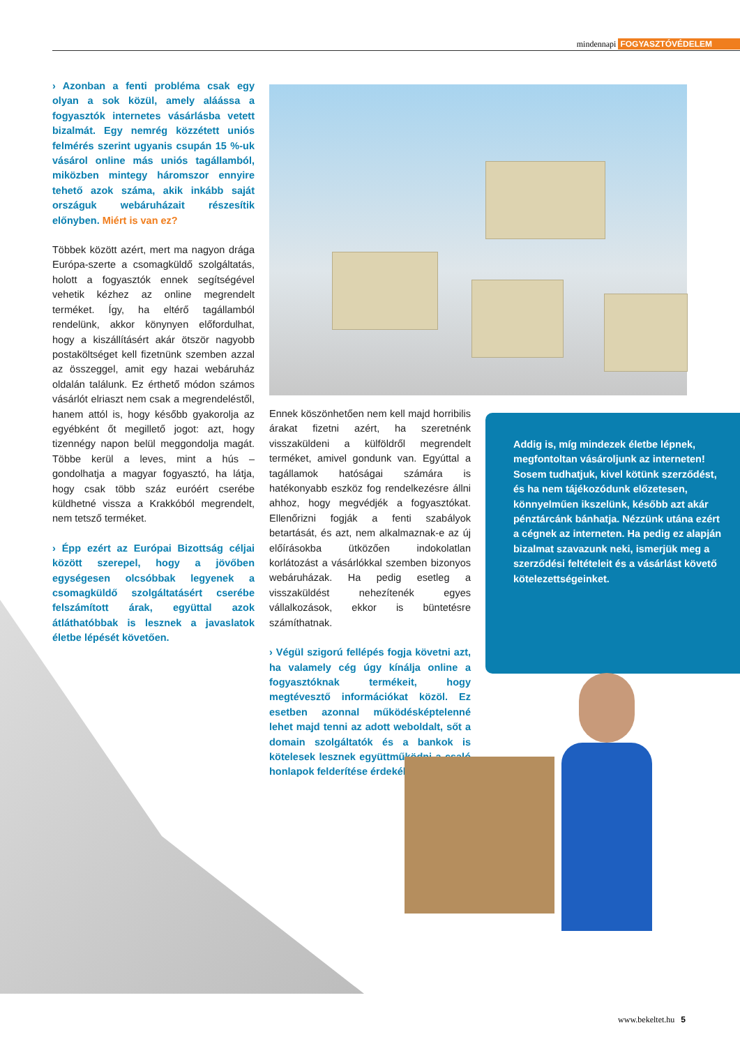mindennapi FOGYASZTÓVÉDELEM
› Azonban a fenti probléma csak egy olyan a sok közül, amely aláássa a fogyasztók internetes vásárlásba vetett bizalmát. Egy nemrég közzétett uniós felmérés szerint ugyanis csupán 15 %-uk vásárol online más uniós tagállamból, miközben mintegy háromszor ennyire tehető azok száma, akik inkább saját országuk webáruházait részesítik előnyben. Miért is van ez?
Többek között azért, mert ma nagyon drága Európa-szerte a csomagküldő szolgáltatás, holott a fogyasztók ennek segítségével vehetik kézhez az online megrendelt terméket. Így, ha eltérő tagállamból rendelünk, akkor könynyen előfordulhat, hogy a kiszállításért akár ötször nagyobb postaköltséget kell fizetnünk szemben azzal az összeggel, amit egy hazai webáruház oldalán találunk. Ez érthető módon számos vásárlót elriaszt nem csak a megrendeléstől, hanem attól is, hogy később gyakorolja az egyébként őt megillető jogot: azt, hogy tizennégy napon belül meggondolja magát. Többe kerül a leves, mint a hús – gondolhatja a magyar fogyasztó, ha látja, hogy csak több száz euróért cserébe küldhetné vissza a Krakkóból megrendelt, nem tetsző terméket.
› Épp ezért az Európai Bizottság céljai között szerepel, hogy a jövőben egységesen olcsóbbak legyenek a csomagküldő szolgáltatásért cserébe felszámított árak, együttal azok átláthatóbbak is lesznek a javaslatok életbe lépését követően.
Ennek köszönhetően nem kell majd horribilis árakat fizetni azért, ha szeretnénk visszaküldeni a külföldről megrendelt terméket, amivel gondunk van. Egyúttal a tagállamok hatóságai számára is hatékonyabb eszköz fog rendelkezésre állni ahhoz, hogy megvédjék a fogyasztókat. Ellenőrizni fogják a fenti szabályok betartását, és azt, nem alkalmaznak-e az új előírásokba ütközően indokolatlan korlátozást a vásárlókkal szemben bizonyos webáruházak. Ha pedig esetleg a visszaküldést nehezítenék egyes vállalkozások, ekkor is büntetésre számíthatnak.
› Végül szigorú fellépés fogja követni azt, ha valamely cég úgy kínálja online a fogyasztóknak termékeit, hogy megtévesztő információkat közöl. Ez esetben azonnal működésképtelenné lehet majd tenni az adott weboldalt, sőt a domain szolgáltatók és a bankok is kötelesek lesznek együttműködni a csaló honlapok felderítése érdekében.
Addig is, míg mindezek életbe lépnek, megfontoltan vásároljunk az interneten! Sosem tudhatjuk, kivel kötünk szerződést, és ha nem tájékozódunk előzetesen, könnyelműen ikszelünk, később azt akár pénztárcánk bánhatja. Nézzünk utána ezért a cégnek az interneten. Ha pedig ez alapján bizalmat szavazunk neki, ismerjük meg a szerződési feltételeit és a vásárlást követő kötelezettségeinket.
www.bekeltet.hu 5